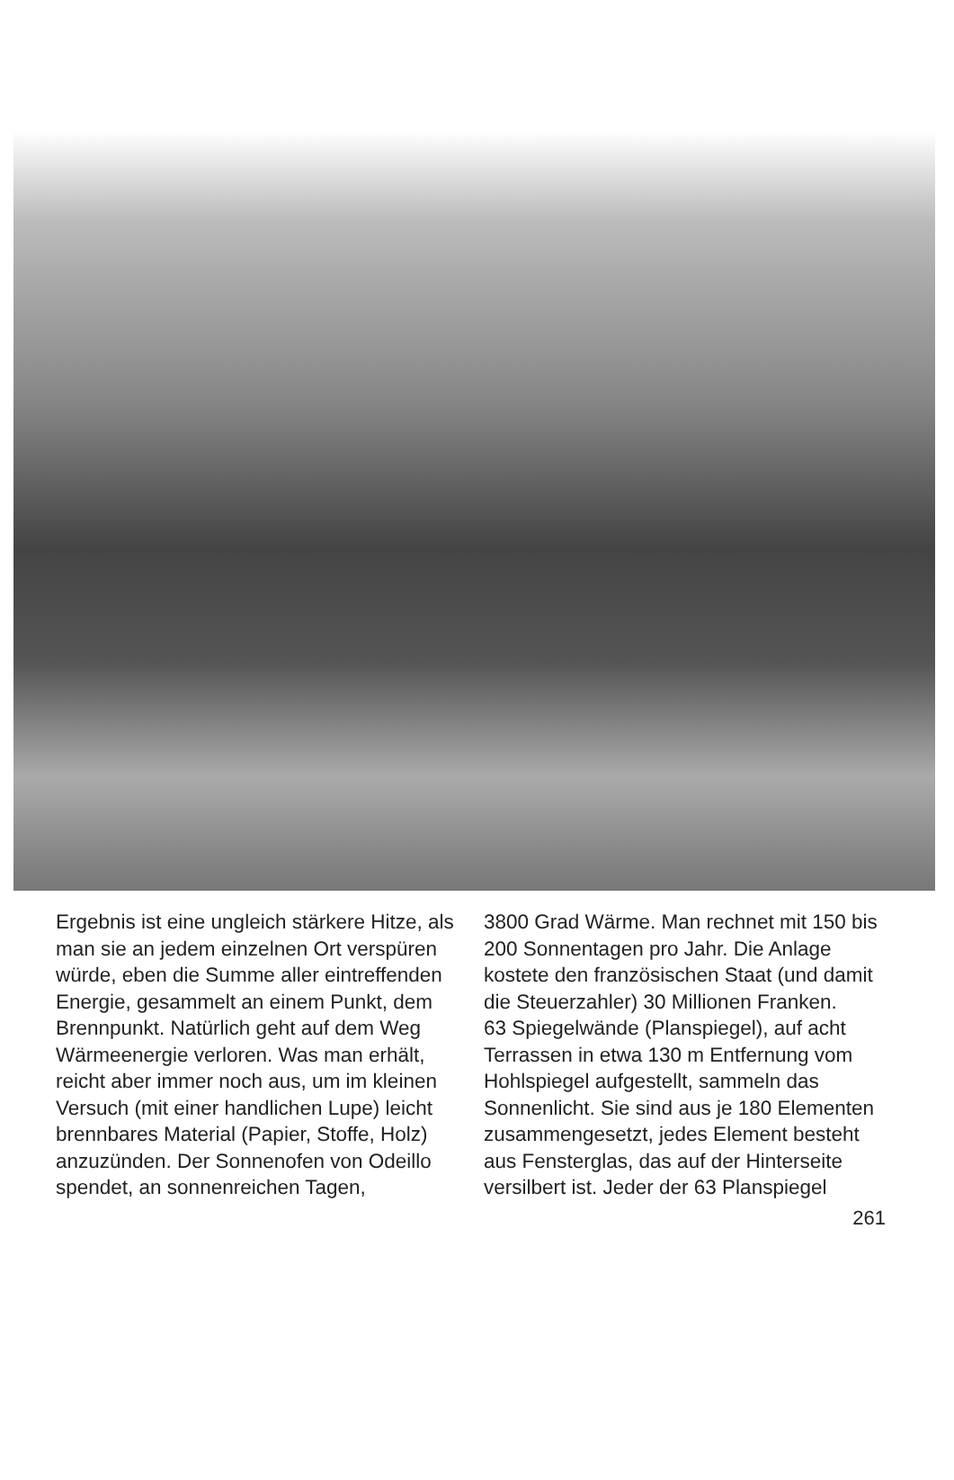Ergebnis ist eine ungleich stärkere Hitze, als man sie an jedem einzelnen Ort verspüren würde, eben die Summe aller eintreffenden Energie, gesammelt an einem Punkt, dem Brennpunkt. Natürlich geht auf dem Weg Wärmeenergie verloren. Was man erhält, reicht aber immer noch aus, um im kleinen Versuch (mit einer handlichen Lupe) leicht brennbares Material (Papier, Stoffe, Holz) anzuzünden. Der Sonnenofen von Odeillo spendet, an sonnenreichen Tagen,
3800 Grad Wärme. Man rechnet mit 150 bis 200 Sonnentagen pro Jahr. Die Anlage kostete den französischen Staat (und damit die Steuerzahler) 30 Millionen Franken.
63 Spiegelwände (Planspiegel), auf acht Terrassen in etwa 130 m Entfernung vom Hohlspiegel aufgestellt, sammeln das Sonnenlicht. Sie sind aus je 180 Elementen zusammengesetzt, jedes Element besteht aus Fensterglas, das auf der Hinterseite versilbert ist. Jeder der 63 Planspiegel
261